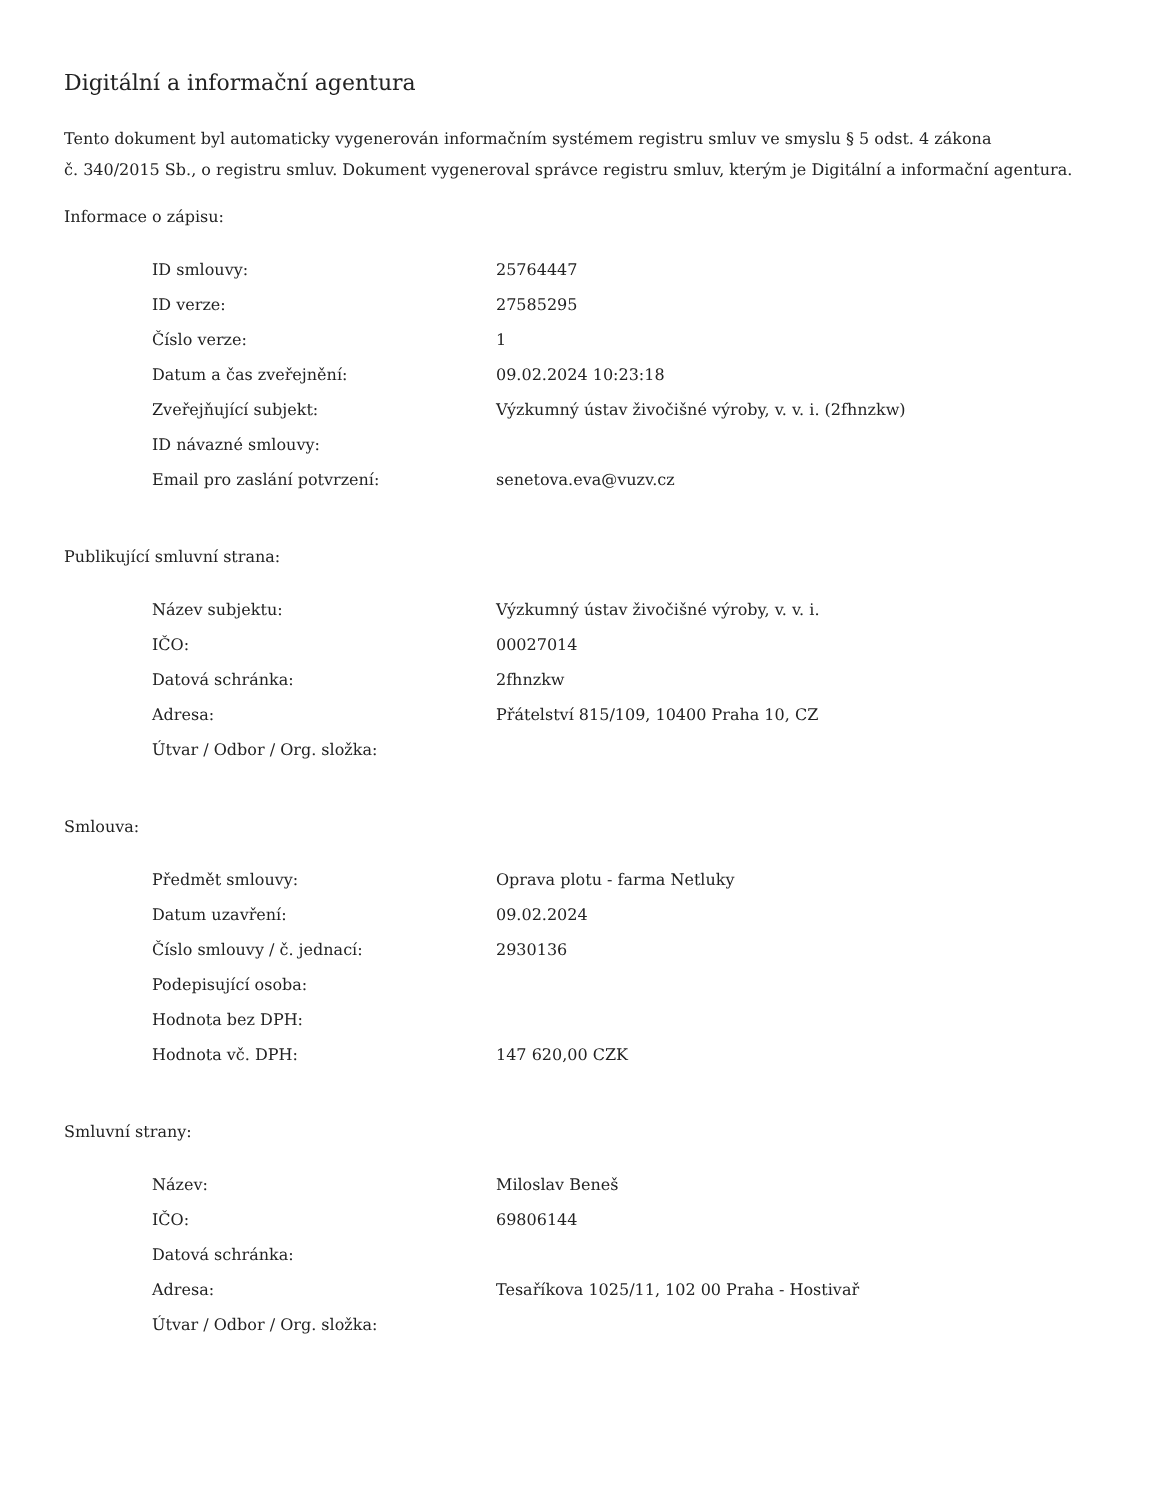Digitální a informační agentura
Tento dokument byl automaticky vygenerován informačním systémem registru smluv ve smyslu § 5 odst. 4 zákona
č. 340/2015 Sb., o registru smluv. Dokument vygeneroval správce registru smluv, kterým je Digitální a informační agentura.
Informace o zápisu:
| ID smlouvy: | 25764447 |
| ID verze: | 27585295 |
| Číslo verze: | 1 |
| Datum a čas zveřejnění: | 09.02.2024 10:23:18 |
| Zveřejňující subjekt: | Výzkumný ústav živočišné výroby, v. v. i. (2fhnzkw) |
| ID návazné smlouvy: | |
| Email pro zaslání potvrzení: | senetova.eva@vuzv.cz |
Publikující smluvní strana:
| Název subjektu: | Výzkumný ústav živočišné výroby, v. v. i. |
| IČO: | 00027014 |
| Datová schránka: | 2fhnzkw |
| Adresa: | Přátelství 815/109, 10400 Praha 10, CZ |
| Útvar / Odbor / Org. složka: | |
Smlouva:
| Předmět smlouvy: | Oprava plotu - farma Netluky |
| Datum uzavření: | 09.02.2024 |
| Číslo smlouvy / č. jednací: | 2930136 |
| Podepisující osoba: | |
| Hodnota bez DPH: | |
| Hodnota vč. DPH: | 147 620,00 CZK |
Smluvní strany:
| Název: | Miloslav Beneš |
| IČO: | 69806144 |
| Datová schránka: | |
| Adresa: | Tesaříkova 1025/11, 102 00 Praha - Hostivař |
| Útvar / Odbor / Org. složka: | |